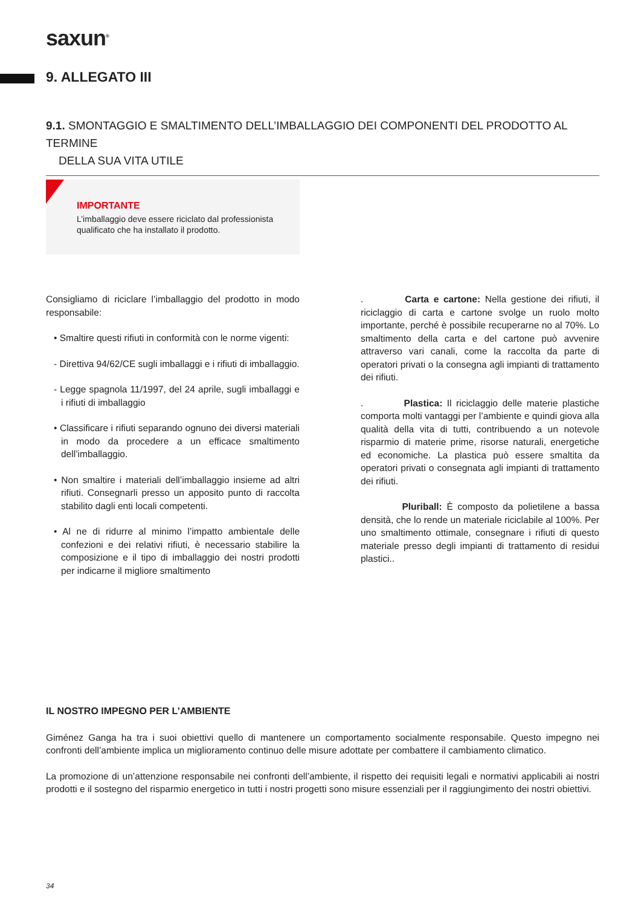saxun<sup>®</sup>
9. ALLEGATO III
9.1. SMONTAGGIO E SMALTIMENTO DELL’IMBALLAGGIO DEI COMPONENTI DEL PRODOTTO AL TERMINE
DELLA SUA VITA UTILE
IMPORTANTE
L’imballaggio deve essere riciclato dal professionista qualificato che ha installato il prodotto.
Consigliamo di riciclare l’imballaggio del prodotto in modo responsabile:
• Smaltire questi rifiuti in conformità con le norme vigenti:
- Direttiva 94/62/CE sugli imballaggi e i rifiuti di imballaggio.
- Legge spagnola 11/1997, del 24 aprile, sugli imballaggi e i rifiuti di imballaggio
• Classificare i rifiuti separando ognuno dei diversi materiali in modo da procedere a un efficace smaltimento dell’imballaggio.
• Non smaltire i materiali dell’imballaggio insieme ad altri rifiuti. Consegnarli presso un apposito punto di raccolta stabilito dagli enti locali competenti.
• Al ne di ridurre al minimo l’impatto ambientale delle confezioni e dei relativi rifiuti, è necessario stabilire la composizione e il tipo di imballaggio dei nostri prodotti per indicarne il migliore smaltimento
. Carta e cartone: Nella gestione dei rifiuti, il riciclaggio di carta e cartone svolge un ruolo molto importante, perché è possibile recuperarne no al 70%. Lo smaltimento della carta e del cartone può avvenire attraverso vari canali, come la raccolta da parte di operatori privati o la consegna agli impianti di trattamento dei rifiuti.
. Plastica: Il riciclaggio delle materie plastiche comporta molti vantaggi per l’ambiente e quindi giova alla qualità della vita di tutti, contribuendo a un notevole risparmio di materie prime, risorse naturali, energetiche ed economiche. La plastica può essere smaltita da operatori privati o consegnata agli impianti di trattamento dei rifiuti.
Pluriball: È composto da polietilene a bassa densità, che lo rende un materiale riciclabile al 100%. Per uno smaltimento ottimale, consegnare i rifiuti di questo materiale presso degli impianti di trattamento di residui plastici..
IL NOSTRO IMPEGNO PER L’AMBIENTE
Giménez Ganga ha tra i suoi obiettivi quello di mantenere un comportamento socialmente responsabile. Questo impegno nei confronti dell’ambiente implica un miglioramento continuo delle misure adottate per combattere il cambiamento climatico.
La promozione di un’attenzione responsabile nei confronti dell’ambiente, il rispetto dei requisiti legali e normativi applicabili ai nostri prodotti e il sostegno del risparmio energetico in tutti i nostri progetti sono misure essenziali per il raggiungimento dei nostri obiettivi.
34